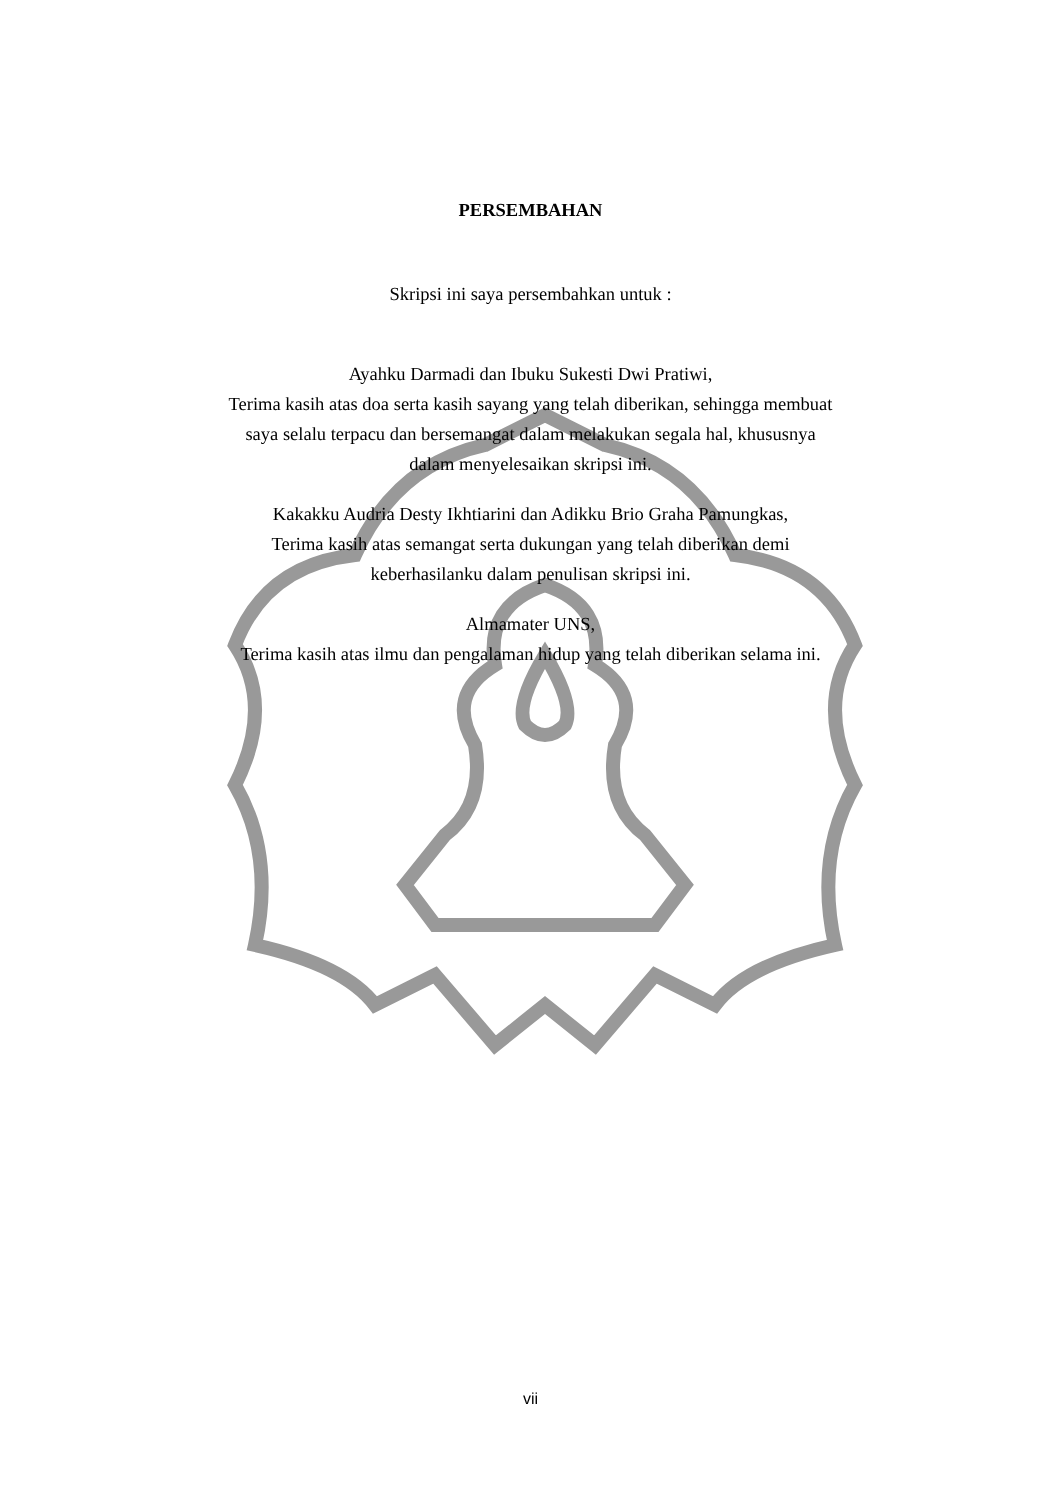PERSEMBAHAN
Skripsi ini saya persembahkan untuk :
Ayahku Darmadi dan Ibuku Sukesti Dwi Pratiwi,
Terima kasih atas doa serta kasih sayang yang telah diberikan, sehingga membuat
saya selalu terpacu dan bersemangat dalam melakukan segala hal, khususnya
dalam menyelesaikan skripsi ini.
Kakakku Audria Desty Ikhtiarini dan Adikku Brio Graha Pamungkas,
Terima kasih atas semangat serta dukungan yang telah diberikan demi
keberhasilanku dalam penulisan skripsi ini.
Almamater UNS,
Terima kasih atas ilmu dan pengalaman hidup yang telah diberikan selama ini.
vii